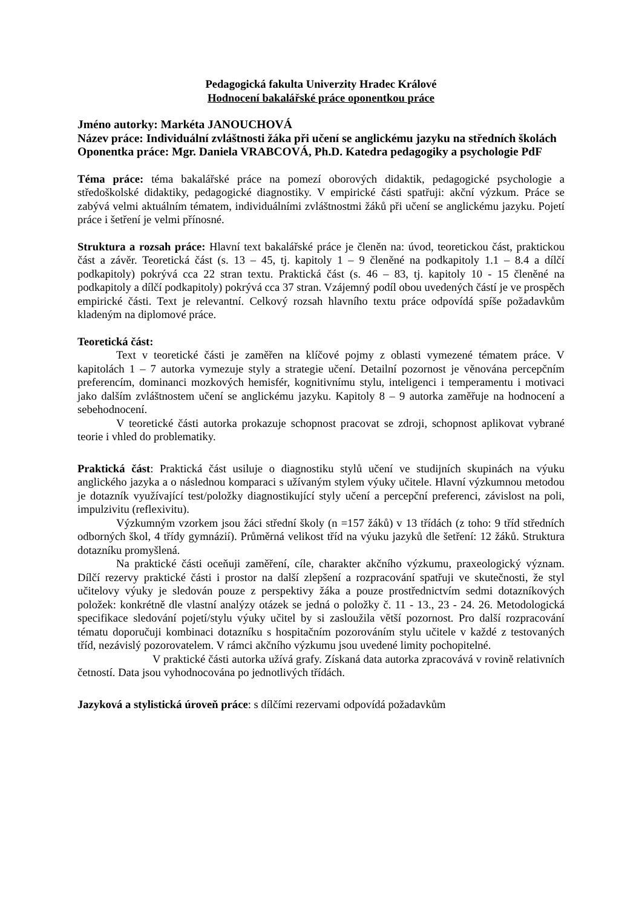Pedagogická fakulta Univerzity Hradec Králové
Hodnocení bakalářské práce oponentkou práce
Jméno autorky: Markéta JANOUCHOVÁ
Název práce: Individuální zvláštnosti žáka při učení se anglickému jazyku na středních školách
Oponentka práce: Mgr. Daniela VRABCOVÁ, Ph.D. Katedra pedagogiky a psychologie PdF
Téma práce: téma bakalářské práce na pomezí oborových didaktik, pedagogické psychologie a středoškolské didaktiky, pedagogické diagnostiky. V empirické části spatřuji: akční výzkum. Práce se zabývá velmi aktuálním tématem, individuálními zvláštnostmi žáků při učení se anglickému jazyku. Pojetí práce i šetření je velmi přínosné.
Struktura a rozsah práce: Hlavní text bakalářské práce je členěn na: úvod, teoretickou část, praktickou část a závěr. Teoretická část (s. 13 – 45, tj. kapitoly 1 – 9 členěné na podkapitoly 1.1 – 8.4 a dílčí podkapitoly) pokrývá cca 22 stran textu. Praktická část (s. 46 – 83, tj. kapitoly 10 - 15 členěné na podkapitoly a dílčí podkapitoly) pokrývá cca 37 stran. Vzájemný podíl obou uvedených částí je ve prospěch empirické části. Text je relevantní. Celkový rozsah hlavního textu práce odpovídá spíše požadavkům kladeným na diplomové práce.
Teoretická část:
Text v teoretické části je zaměřen na klíčové pojmy z oblasti vymezené tématem práce. V kapitolách 1 – 7 autorka vymezuje styly a strategie učení. Detailní pozornost je věnována percepčním preferencím, dominanci mozkových hemisfér, kognitivnímu stylu, inteligenci i temperamentu i motivaci jako dalším zvláštnostem učení se anglickému jazyku. Kapitoly 8 – 9 autorka zaměřuje na hodnocení a sebehodnocení.
V teoretické části autorka prokazuje schopnost pracovat se zdroji, schopnost aplikovat vybrané teorie i vhled do problematiky.
Praktická část: Praktická část usiluje o diagnostiku stylů učení ve studijních skupinách na výuku anglického jazyka a o následnou komparaci s užívaným stylem výuky učitele. Hlavní výzkumnou metodou je dotazník využívající test/položky diagnostikující styly učení a percepční preferenci, závislost na poli, impulzivitu (reflexivitu).
Výzkumným vzorkem jsou žáci střední školy (n =157 žáků) v 13 třídách (z toho: 9 tříd středních odborných škol, 4 třídy gymnázií). Průměrná velikost tříd na výuku jazyků dle šetření: 12 žáků. Struktura dotazníku promyšlená.
Na praktické části oceňuji zaměření, cíle, charakter akčního výzkumu, praxeologický význam. Dílčí rezervy praktické části i prostor na další zlepšení a rozpracování spatřuji ve skutečnosti, že styl učitelovy výuky je sledován pouze z perspektivy žáka a pouze prostřednictvím sedmi dotazníkových položek: konkrétně dle vlastní analýzy otázek se jedná o položky č. 11 - 13., 23 - 24. 26. Metodologická specifikace sledování pojetí/stylu výuky učitel by si zasloužila větší pozornost. Pro další rozpracování tématu doporučuji kombinaci dotazníku s hospitačním pozorováním stylu učitele v každé z testovaných tříd, nezávislý pozorovatelem. V rámci akčního výzkumu jsou uvedené limity pochopitelné.
V praktické části autorka užívá grafy. Získaná data autorka zpracovává v rovině relativních četností. Data jsou vyhodnocována po jednotlivých třídách.
Jazyková a stylistická úroveň práce: s dílčími rezervami odpovídá požadavkům